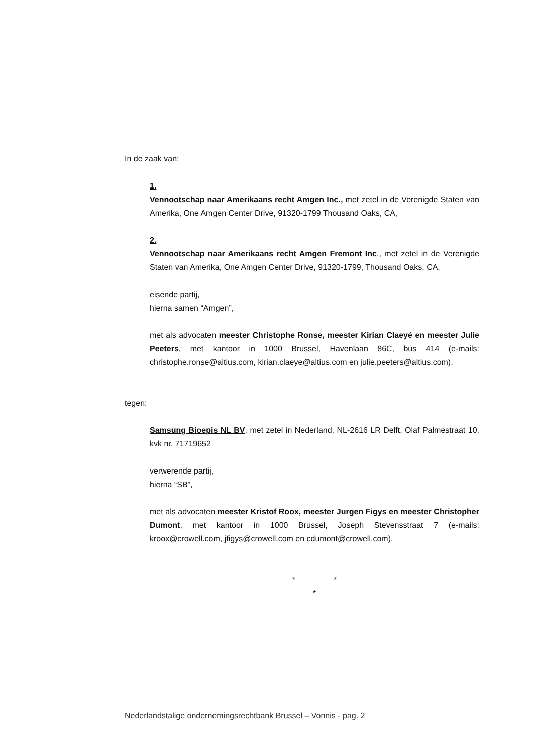In de zaak van:
1.
Vennootschap naar Amerikaans recht Amgen Inc., met zetel in de Verenigde Staten van Amerika, One Amgen Center Drive, 91320-1799 Thousand Oaks, CA,
2.
Vennootschap naar Amerikaans recht Amgen Fremont Inc., met zetel in de Verenigde Staten van Amerika, One Amgen Center Drive, 91320-1799, Thousand Oaks, CA,
eisende partij,
hierna samen “Amgen”,
met als advocaten meester Christophe Ronse, meester Kirian Claeyé en meester Julie Peeters, met kantoor in 1000 Brussel, Havenlaan 86C, bus 414 (e-mails: christophe.ronse@altius.com, kirian.claeye@altius.com en julie.peeters@altius.com).
tegen:
Samsung Bioepis NL BV, met zetel in Nederland, NL-2616 LR Delft, Olaf Palmestraat 10, kvk nr. 71719652
verwerende partij,
hierna “SB”,
met als advocaten meester Kristof Roox, meester Jurgen Figys en meester Christopher Dumont, met kantoor in 1000 Brussel, Joseph Stevensstraat 7 (e-mails: kroox@crowell.com, jfigys@crowell.com en cdumont@crowell.com).
* *
*
Nederlandstalige ondernemingsrechtbank Brussel – Vonnis - pag. 2